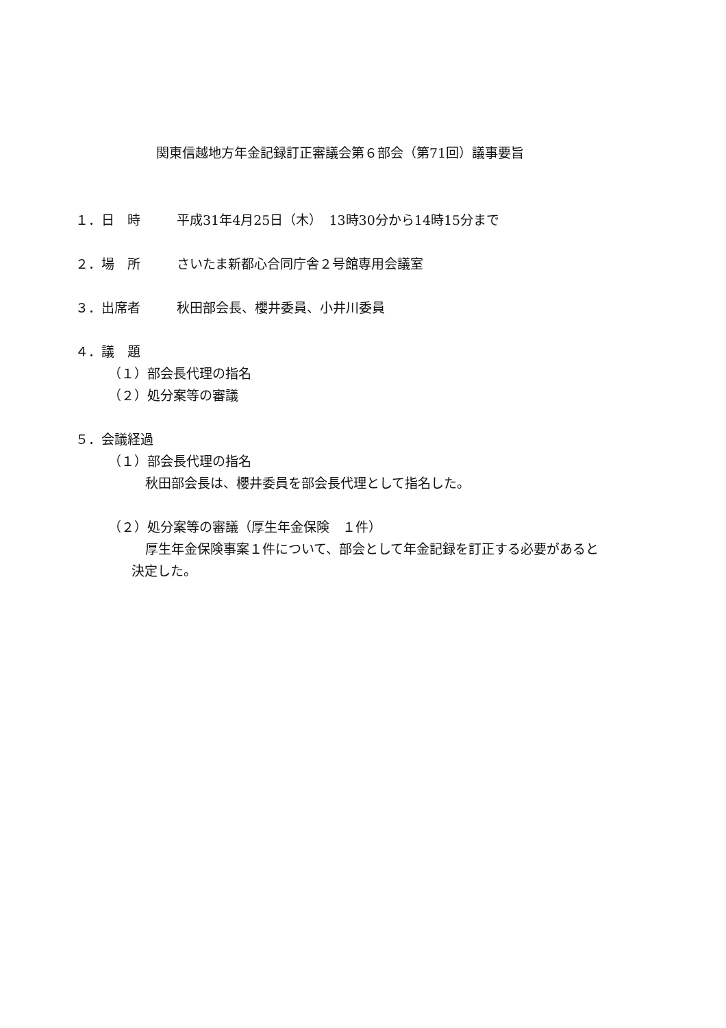関東信越地方年金記録訂正審議会第６部会（第71回）議事要旨
１．日　時 平成31年4月25日（木）　13時30分から14時15分まで
２．場　所 さいたま新都心合同庁舎２号館専用会議室
３．出席者 秋田部会長、櫻井委員、小井川委員
４．議　題
（１）部会長代理の指名
（２）処分案等の審議
５．会議経過
（１）部会長代理の指名
秋田部会長は、櫻井委員を部会長代理として指名した。
（２）処分案等の審議（厚生年金保険　１件）
厚生年金保険事案１件について、部会として年金記録を訂正する必要があると
決定した。